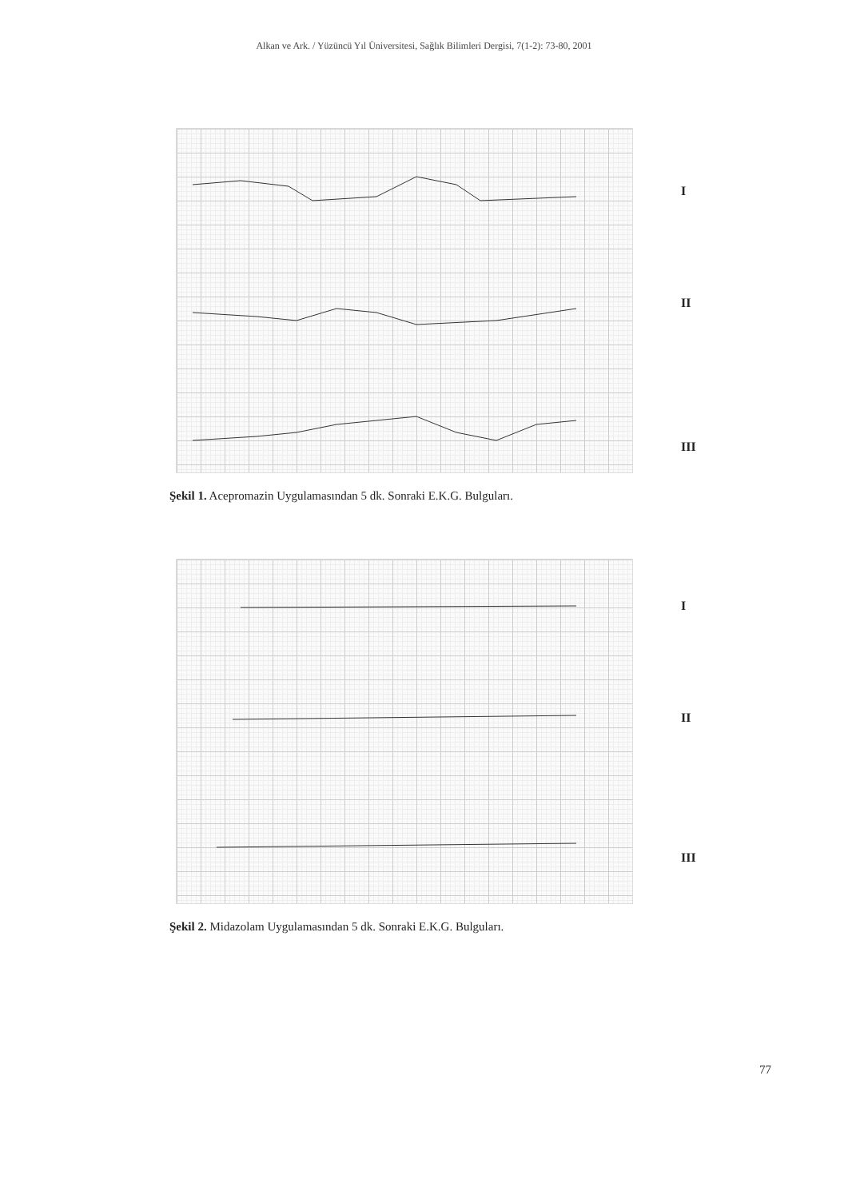Alkan ve Ark. / Yüzüncü Yıl Üniversitesi, Sağlık Bilimleri Dergisi, 7(1-2): 73-80, 2001
I
II
III
Şekil 1. Acepromazin Uygulamasından 5 dk. Sonraki E.K.G. Bulguları.
I
II
III
Şekil 2. Midazolam Uygulamasından 5 dk. Sonraki E.K.G. Bulguları.
77